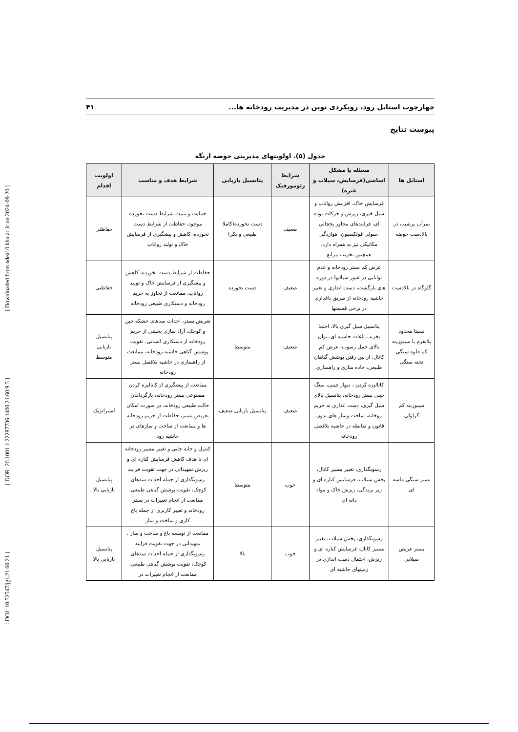[ DOI: 10.52547/jgs.21.60.21 ] [ DOR: 20.1001.1.22287736.1400.21.60.9.5 ] [ Downloaded from ndea10.khu.ac.ir on 2024-09-20 ]
چهارچوب استایل رود، رویکردی نوین در مدیریت رودخانه ها... ۴۱
پیوست نتایج
جدول (۵). اولویتهای مدیریتی حوضه ارنگه
| استایل ها | مسئله یا مشکل اساسی(فرسایش، سیلاب و غیره) | شرایط ژئومورفیک | پتانسیل بازیابی | شرایط هدف و مناسب | اولویت اقدام |
| --- | --- | --- | --- | --- | --- |
| سرآب پرشیب در بالادست حوضه | فرسایش خاک، افزایش رواناب و سیل خیزی، ریزش و حرکات توده ای، فرایندهای مجاور یخچالی ،سولی فولکسیون، هوازدگی مکانیکی نیز به همراه دارد. همچنین تخریب مراتع | ضعیف | دست نخورده(کاملا طبیعی و بکر) | حمایت و تثبیت شرایط دست نخورده موجود، حفاظت از شرایط دست نخورده، کاهش و پیشگیری از فرسایش خاک و تولید رواناب | حفاظتی |
| گلوگاه در بالادست | عرض کم بستر رودخانه و عدم توانایی در عبور سیلابها در دوره های بازگشت، دست اندازی و تغییر حاشیه رودخانه از طریق باغداری در برخی قسمتها | ضعیف | دست نخورده | حفاظت از شرایط دست نخورده، کاهش و پیشگیری از فرسایش خاک و تولید رواناب، ممانعت از تجاوز به حریم رودخانه و دستکاری طبیعی رودخانه | حفاظتی |
| نسبتا محدود پلانفرم با سینوزیته کم قلوه سنگی تخته سنگی | پتانسیل سیل گیری بالا، احتما تخریب باغات حاشیه ای، توان بالای حمل رسوب، عرض کم کانال، از بین رفتن پوشش گیاهان طبیعی، جاده سازی و راهسازی | ضعیف | متوسط | تعریض بستر، احداث سدهای خشکه چین و کوچک، آزاد سازی بخشی از حریم رودخانه از دستکاری انسانی، تقویت پوشش گیاهی حاشیه رودخانه، ممانعت از راهسازی در حاشیه بلافصل بستر رودخانه | پتانسیل بازیابی متوسط |
| سینوزیته کم گراولی | کانالیزه کردن ، دیوار چینی، سنگ چینی بستر رودخانه، پتانسیل بالای سیل گیری، دست اندازی به حریم روخانه، ساخت وساز های بدون قانون و ضابطه در حاشیه بلافصل رودخانه | ضعیف | پتانسیل بازیابی ضعیف | ممانعت از پیشگیری از کانالیزه کردن مصنوعی بستر رودخانه، بازگرداندن حالت طبیعی رودخانه، در صورت امکان تعریض بستر، حفاظت از حریم رودخانه ها و ممانعت از ساخت و سازهای در حاشیه رود | استراتژیک |
| بستر سنگی ماسه ای | رسوبگذاری، تغییر مسیر کانال، پخش سیلاب، فرسایش کناره ای و زیر بریدگی، ریزش خاک و مواد دانه ای | خوب | متوسط | کنترل و جابه جایی و تغییر مسیر رودخانه ای با هدف کاهش فرسایش کناره ای و ریزش.تمهیداتی در جهت تقویت فرایند رسوبگذاری از جمله احداث سدهای کوچک، تقویت پوشش گیاهی طبیعی، ممانعت از انجام تغییرات در بستر رودخانه و تغییر کاربری از جمله باغ کاری و ساخت و ساز | پتانسیل بازیابی بالا |
| بستر عریض سیلابی | رسوبگذاری، پخش سیلاب، تغییر مسیر کانال، فرسایش کناره ای و ریزش، احتمال دست اندازی در زمینهای حاشیه ای | خوب | بالا | ممانعت از توسعه باغ و ساخت و ساز . تمهیداتی در جهت تقویت فرایند رسوبگذاری از جمله احداث سدهای کوچک، تقویت پوشش گیاهی طبیعی، ممانعت از انجام تغییرات در | پتانسیل بازیابی بالا |